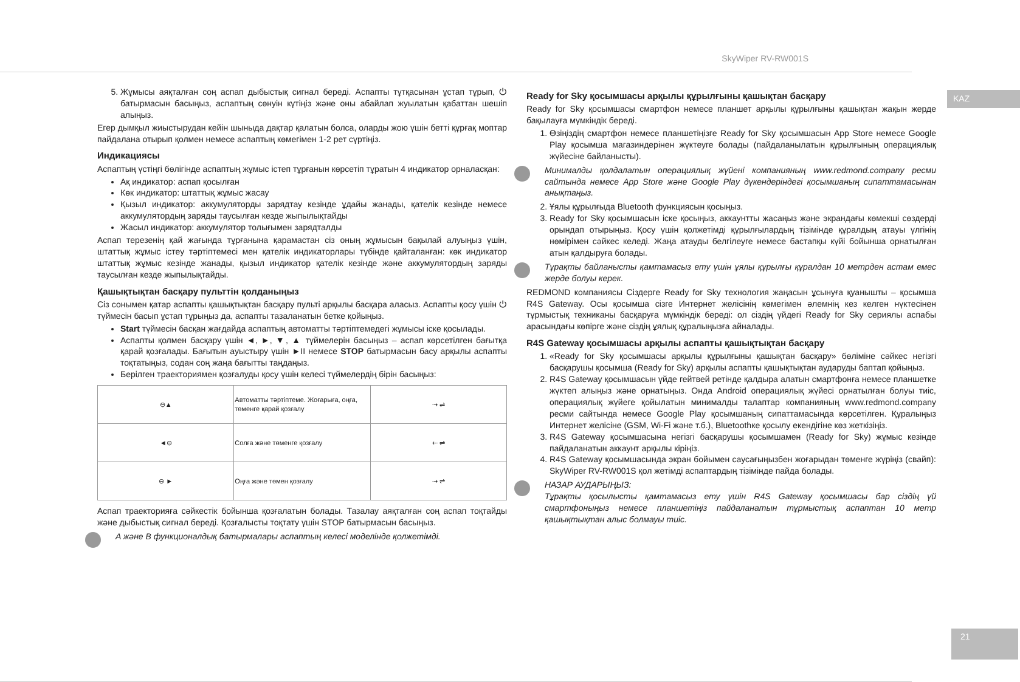SkyWiper RV-RW001S
KAZ
21
5. Жұмысы аяқталған соң аспап дыбыстық сигнал береді. Аспапты тұтқасынан ұстап тұрып, ⏻ батырмасын басыңыз, аспаптың сөнуін күтіңіз және оны абайлап жуылатын қабаттан шешіп алыңыз.
Егер дымқыл жиыстырудан кейін шыныда дақтар қалатын болса, оларды жою үшін бетті құрғақ моптар пайдалана отырып қолмен немесе аспаптың көмегімен 1-2 рет сүртіңіз.
Индикациясы
Аспаптың үстіңгі бөлігінде аспаптың жұмыс істеп тұрғанын көрсетіп тұратын 4 индикатор орналасқан:
Ақ индикатор: аспап қосылған
Көк индикатор: штаттық жұмыс жасау
Қызыл индикатор: аккумуляторды зарядтау кезінде ұдайы жанады, қателік кезінде немесе аккумулятордың заряды таусылған кезде жыпылықтайды
Жасыл индикатор: аккумулятор толығымен зарядталды
Аспап терезенің қай жағында тұрғанына қарамастан сіз оның жұмысын бақылай алуыңыз үшін, штаттық жұмыс істеу тәртіптемесі мен қателік индикаторлары түбінде қайталанған: көк индикатор штаттық жұмыс кезінде жанады, қызыл индикатор қателік кезінде және аккумулятордың заряды таусылған кезде жыпылықтайды.
Қашықтықтан басқару пульттін қолданыңыз
Сіз сонымен қатар аспапты қашықтықтан басқару пульті арқылы басқара аласыз. Аспапты қосу үшін ⏻ түймесін басып ұстап тұрыңыз да, аспапты тазаланатын бетке қойыңыз.
Start түймесін басқан жағдайда аспаптың автоматты тәртіптемедегі жұмысы іске қосылады.
Аспапты қолмен басқару үшін ◄, ►, ▼, ▲ түймелерін басыңыз – аспап көрсетілген бағытқа қарай қозғалады. Бағытын ауыстыру үшін ►II немесе STOP батырмасын басу арқылы аспапты тоқтатыңыз, содан соң жаңа бағытты таңдаңыз.
Берілген траекториямен қозғалуды қосу үшін келесі түймелердің бірін басыңыз:
| ⊖▲ | Автоматты тәртіптеме. Жоғарыға, оңға, төменге қарай қозғалу | ⇢ ⇌ |
| ◄⊖ | Солға және төменге қозғалу | ⇠ ⇌ |
| ⊖ ► | Оңға және төмен қозғалу | ⇢ ⇌ |
Аспап траекторияға сәйкестік бойынша қозғалатын болады. Тазалау аяқталған соң аспап тоқтайды және дыбыстық сигнал береді. Қозғалысты тоқтату үшін STOP батырмасын басыңыз.
A және B функционалдық батырмалары аспаптың келесі моделінде қолжетімді.
Ready for Sky қосымшасы арқылы құрылғыны қашықтан басқару
Ready for Sky қосымшасы смартфон немесе планшет арқылы құрылғыны қашықтан жақын жерде бақылауға мүмкіндік береді.
1. Өзіңіздің смартфон немесе планшетіңізге Ready for Sky қосымшасын App Store немесе Google Play қосымша магазиндерінен жүктеуге болады (пайдаланылатын құрылғының операциялық жүйесіне байланысты).
Минималды қолдалатын операциялық жүйені компанияның www.redmond.company ресми сайтында немесе App Store және Google Play дүкендеріндегі қосымшаның сипаттамасынан анықтаңыз.
2. Ұялы құрылғыда Bluetooth функциясын қосыңыз.
3. Ready for Sky қосымшасын іске қосыңыз, аккаунтты жасаңыз және экрандағы көмекші сөздерді орындап отырыңыз. Қосу үшін қолжетімді құрылғылардың тізімінде құралдың атауы үлгінің нөмірімен сәйкес келеді. Жаңа атауды белгілеуге немесе бастапқы күйі бойынша орнатылған атын қалдыруға болады.
Тұрақты байланысты қамтамасыз ету үшін ұялы құрылғы құралдан 10 метрден астам емес жерде болуы керек.
REDMOND компаниясы Сіздерге Ready for Sky технология жаңасын ұсынуға қуанышты – қосымша R4S Gateway. Осы қосымша сізге Интернет желісінің көмегімен әлемнің кез келген нүктесінен тұрмыстық техниканы басқаруға мүмкіндік береді: ол сіздің үйдегі Ready for Sky сериялы аспабы арасындағы көпірге және сіздің ұялық құралыңызға айналады.
R4S Gateway қосымшасы арқылы аспапты қашықтықтан басқару
1. «Ready for Sky қосымшасы арқылы құрылғыны қашықтан басқару» бөліміне сәйкес негізгі басқарушы қосымша (Ready for Sky) арқылы аспапты қашықтықтан аударуды баптап қойыңыз.
2. R4S Gateway қосымшасын үйде гейтвей ретінде қалдыра алатын смартфонға немесе планшетке жүктеп алыңыз және орнатыңыз. Онда Android операциялық жүйесі орнатылған болуы тиіс, операциялық жүйеге қойылатын минималды талаптар компанияның www.redmond.company ресми сайтында немесе Google Play қосымшаның сипаттамасында көрсетілген. Құралыңыз Интернет желісіне (GSM, Wi-Fi және т.б.), Bluetoothке қосылу екендігіне көз жеткізіңіз.
3. R4S Gateway қосымшасына негізгі басқарушы қосымшамен (Ready for Sky) жұмыс кезінде пайдаланатын аккаунт арқылы кіріңіз.
4. R4S Gateway қосымшасында экран бойымен саусағыңызбен жоғарыдан төменге жүріңіз (свайп): SkyWiper RV-RW001S қол жетімді аспаптардың тізімінде пайда болады.
НАЗАР АУДАРЫҢЫЗ:
Тұрақты қосылысты қамтамасыз ету үшін R4S Gateway қосымшасы бар сіздің үй смартфоныңыз немесе планшетіңіз пайдаланатын тұрмыстық аспаптан 10 метр қашықтықтан алыс болмауы тиіс.